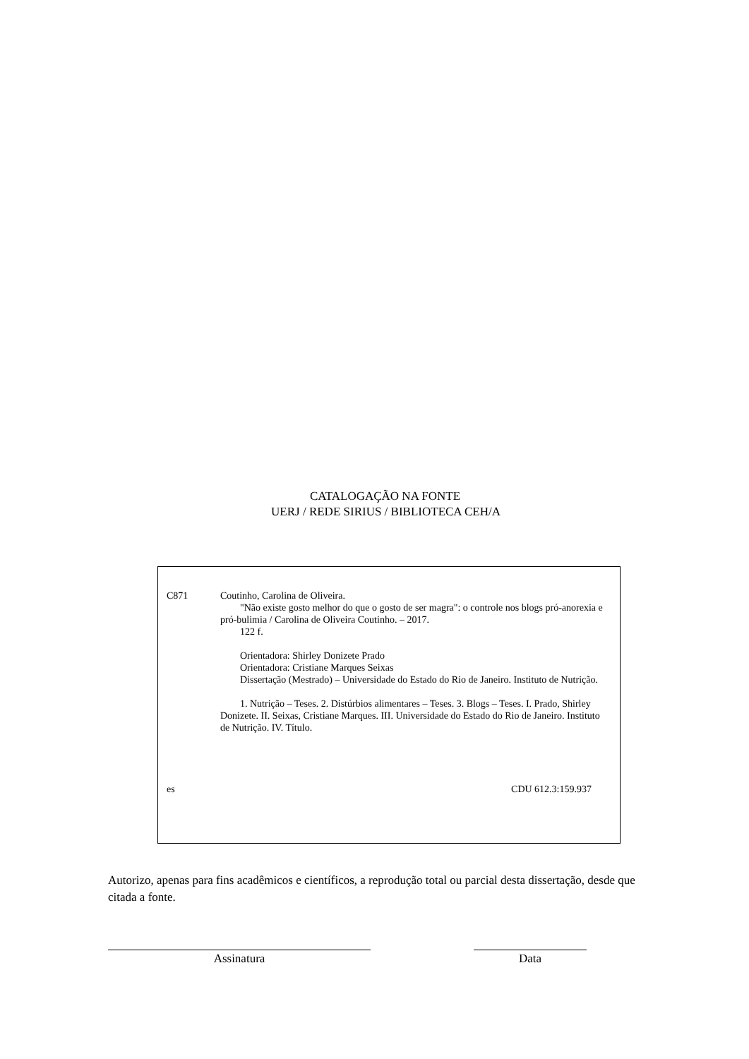CATALOGAÇÃO NA FONTE
UERJ / REDE SIRIUS / BIBLIOTECA CEH/A
C871 Coutinho, Carolina de Oliveira.
"Não existe gosto melhor do que o gosto de ser magra": o controle nos blogs pró-anorexia e pró-bulimia / Carolina de Oliveira Coutinho. – 2017.
122 f.
Orientadora: Shirley Donizete Prado
Orientadora: Cristiane Marques Seixas
Dissertação (Mestrado) – Universidade do Estado do Rio de Janeiro. Instituto de Nutrição.
1. Nutrição – Teses. 2. Distúrbios alimentares – Teses. 3. Blogs – Teses. I. Prado, Shirley Donizete. II. Seixas, Cristiane Marques. III. Universidade do Estado do Rio de Janeiro. Instituto de Nutrição. IV. Título.
es CDU 612.3:159.937
Autorizo, apenas para fins acadêmicos e científicos, a reprodução total ou parcial desta dissertação, desde que citada a fonte.
Assinatura Data